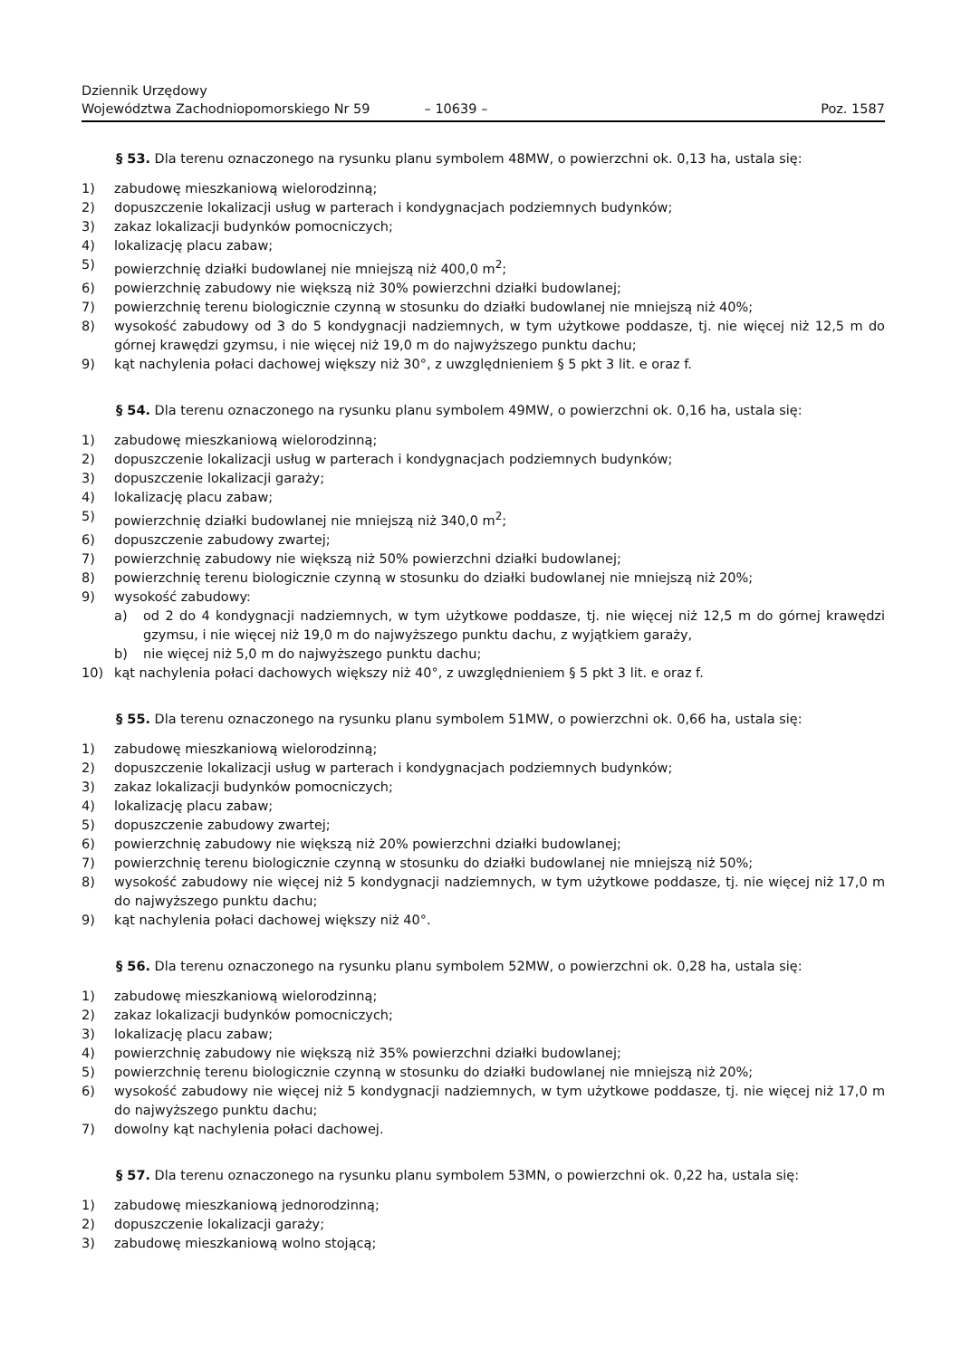Dziennik Urzędowy
Województwa Zachodniopomorskiego Nr 59
– 10639 –
Poz. 1587
§ 53. Dla terenu oznaczonego na rysunku planu symbolem 48MW, o powierzchni ok. 0,13 ha, ustala się:
1) zabudowę mieszkaniową wielorodzinną;
2) dopuszczenie lokalizacji usług w parterach i kondygnacjach podziemnych budynków;
3) zakaz lokalizacji budynków pomocniczych;
4) lokalizację placu zabaw;
5) powierzchnię działki budowlanej nie mniejszą niż 400,0 m<sup>2</sup>;
6) powierzchnię zabudowy nie większą niż 30% powierzchni działki budowlanej;
7) powierzchnię terenu biologicznie czynną w stosunku do działki budowlanej nie mniejszą niż 40%;
8) wysokość zabudowy od 3 do 5 kondygnacji nadziemnych, w tym użytkowe poddasze, tj. nie więcej niż 12,5 m do górnej krawędzi gzymsu, i nie więcej niż 19,0 m do najwyższego punktu dachu;
9) kąt nachylenia połaci dachowej większy niż 30°, z uwzględnieniem § 5 pkt 3 lit. e oraz f.
§ 54. Dla terenu oznaczonego na rysunku planu symbolem 49MW, o powierzchni ok. 0,16 ha, ustala się:
1) zabudowę mieszkaniową wielorodzinną;
2) dopuszczenie lokalizacji usług w parterach i kondygnacjach podziemnych budynków;
3) dopuszczenie lokalizacji garaży;
4) lokalizację placu zabaw;
5) powierzchnię działki budowlanej nie mniejszą niż 340,0 m<sup>2</sup>;
6) dopuszczenie zabudowy zwartej;
7) powierzchnię zabudowy nie większą niż 50% powierzchni działki budowlanej;
8) powierzchnię terenu biologicznie czynną w stosunku do działki budowlanej nie mniejszą niż 20%;
9) wysokość zabudowy:
a) od 2 do 4 kondygnacji nadziemnych, w tym użytkowe poddasze, tj. nie więcej niż 12,5 m do górnej krawędzi gzymsu, i nie więcej niż 19,0 m do najwyższego punktu dachu, z wyjątkiem garaży,
b) nie więcej niż 5,0 m do najwyższego punktu dachu;
10) kąt nachylenia połaci dachowych większy niż 40°, z uwzględnieniem § 5 pkt 3 lit. e oraz f.
§ 55. Dla terenu oznaczonego na rysunku planu symbolem 51MW, o powierzchni ok. 0,66 ha, ustala się:
1) zabudowę mieszkaniową wielorodzinną;
2) dopuszczenie lokalizacji usług w parterach i kondygnacjach podziemnych budynków;
3) zakaz lokalizacji budynków pomocniczych;
4) lokalizację placu zabaw;
5) dopuszczenie zabudowy zwartej;
6) powierzchnię zabudowy nie większą niż 20% powierzchni działki budowlanej;
7) powierzchnię terenu biologicznie czynną w stosunku do działki budowlanej nie mniejszą niż 50%;
8) wysokość zabudowy nie więcej niż 5 kondygnacji nadziemnych, w tym użytkowe poddasze, tj. nie więcej niż 17,0 m do najwyższego punktu dachu;
9) kąt nachylenia połaci dachowej większy niż 40°.
§ 56. Dla terenu oznaczonego na rysunku planu symbolem 52MW, o powierzchni ok. 0,28 ha, ustala się:
1) zabudowę mieszkaniową wielorodzinną;
2) zakaz lokalizacji budynków pomocniczych;
3) lokalizację placu zabaw;
4) powierzchnię zabudowy nie większą niż 35% powierzchni działki budowlanej;
5) powierzchnię terenu biologicznie czynną w stosunku do działki budowlanej nie mniejszą niż 20%;
6) wysokość zabudowy nie więcej niż 5 kondygnacji nadziemnych, w tym użytkowe poddasze, tj. nie więcej niż 17,0 m do najwyższego punktu dachu;
7) dowolny kąt nachylenia połaci dachowej.
§ 57. Dla terenu oznaczonego na rysunku planu symbolem 53MN, o powierzchni ok. 0,22 ha, ustala się:
1) zabudowę mieszkaniową jednorodzinną;
2) dopuszczenie lokalizacji garaży;
3) zabudowę mieszkaniową wolno stojącą;